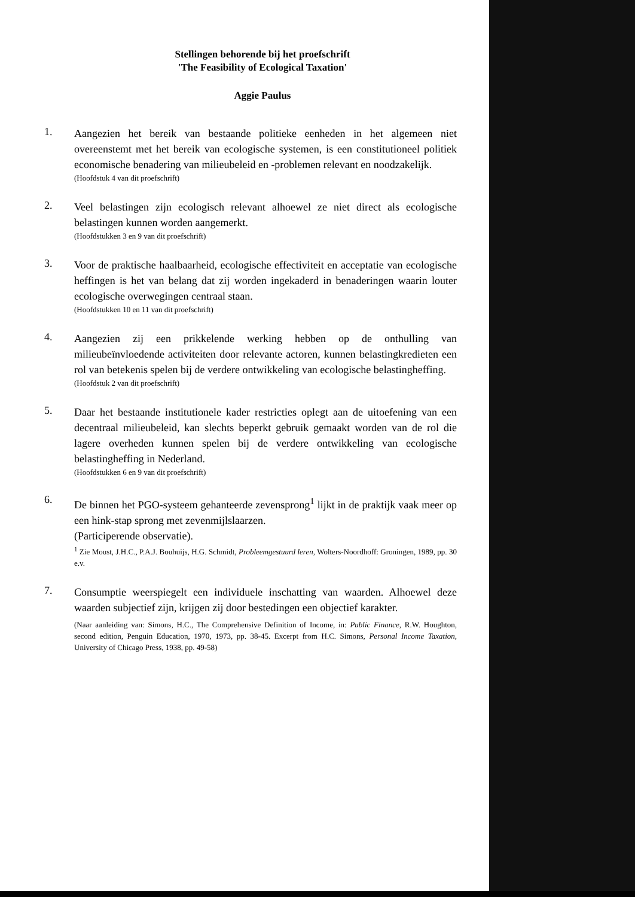Stellingen behorende bij het proefschrift
'The Feasibility of Ecological Taxation'
Aggie Paulus
1.
Aangezien het bereik van bestaande politieke eenheden in het algemeen niet overeenstemt met het bereik van ecologische systemen, is een constitutioneel politiek economische benadering van milieubeleid en -problemen relevant en noodzakelijk.
(Hoofdstuk 4 van dit proefschrift)
2.
Veel belastingen zijn ecologisch relevant alhoewel ze niet direct als ecologische belastingen kunnen worden aangemerkt.
(Hoofdstukken 3 en 9 van dit proefschrift)
3.
Voor de praktische haalbaarheid, ecologische effectiviteit en acceptatie van ecologische heffingen is het van belang dat zij worden ingekaderd in benaderingen waarin louter ecologische overwegingen centraal staan.
(Hoofdstukken 10 en 11 van dit proefschrift)
4.
Aangezien zij een prikkelende werking hebben op de onthulling van milieubeïnvloedende activiteiten door relevante actoren, kunnen belastingkredieten een rol van betekenis spelen bij de verdere ontwikkeling van ecologische belastingheffing.
(Hoofdstuk 2 van dit proefschrift)
5.
Daar het bestaande institutionele kader restricties oplegt aan de uitoefening van een decentraal milieubeleid, kan slechts beperkt gebruik gemaakt worden van de rol die lagere overheden kunnen spelen bij de verdere ontwikkeling van ecologische belastingheffing in Nederland.
(Hoofdstukken 6 en 9 van dit proefschrift)
6.
De binnen het PGO-systeem gehanteerde zevensprong<sup>1</sup> lijkt in de praktijk vaak meer op een hink-stap sprong met zevenmijlslaarzen.
(Participerende observatie).
<sup>1</sup> Zie Moust, J.H.C., P.A.J. Bouhuijs, H.G. Schmidt, Probleemgestuurd leren, Wolters-Noordhoff: Groningen, 1989, pp. 30 e.v.
7.
Consumptie weerspiegelt een individuele inschatting van waarden. Alhoewel deze waarden subjectief zijn, krijgen zij door bestedingen een objectief karakter.
(Naar aanleiding van: Simons, H.C., The Comprehensive Definition of Income, in: Public Finance, R.W. Houghton, second edition, Penguin Education, 1970, 1973, pp. 38-45. Excerpt from H.C. Simons, Personal Income Taxation, University of Chicago Press, 1938, pp. 49-58)